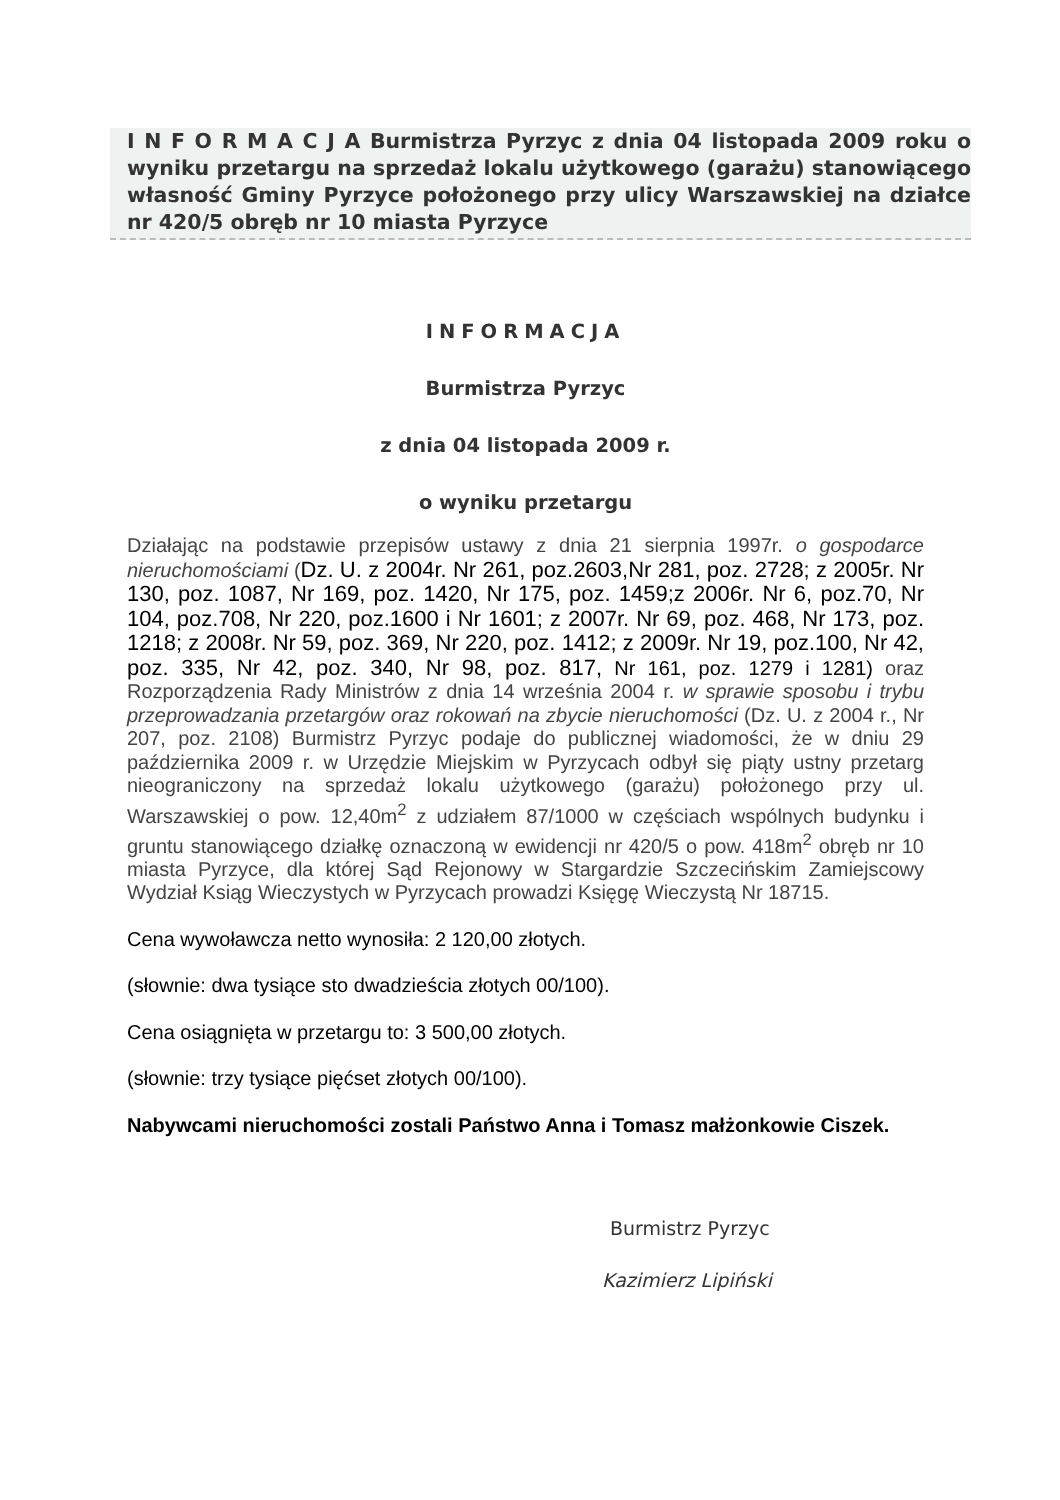I N F O R M A C J A Burmistrza Pyrzyc z dnia 04 listopada 2009 roku o wyniku przetargu na sprzedaż lokalu użytkowego (garażu) stanowiącego własność Gminy Pyrzyce położonego przy ulicy Warszawskiej na działce nr 420/5 obręb nr 10 miasta Pyrzyce
INFORMACJA
Burmistrza Pyrzyc
z dnia 04 listopada 2009 r.
o wyniku przetargu
Działając na podstawie przepisów ustawy z dnia 21 sierpnia 1997r. o gospodarce nieruchomościami (Dz. U. z 2004r. Nr 261, poz.2603,Nr 281, poz. 2728; z 2005r. Nr 130, poz. 1087, Nr 169, poz. 1420, Nr 175, poz. 1459;z 2006r. Nr 6, poz.70, Nr 104, poz.708, Nr 220, poz.1600 i Nr 1601; z 2007r. Nr 69, poz. 468, Nr 173, poz. 1218; z 2008r. Nr 59, poz. 369, Nr 220, poz. 1412; z 2009r. Nr 19, poz.100, Nr 42, poz. 335, Nr 42, poz. 340, Nr 98, poz. 817, Nr 161, poz. 1279 i 1281) oraz Rozporządzenia Rady Ministrów z dnia 14 września 2004 r. w sprawie sposobu i trybu przeprowadzania przetargów oraz rokowań na zbycie nieruchomości (Dz. U. z 2004 r., Nr 207, poz. 2108) Burmistrz Pyrzyc podaje do publicznej wiadomości, że w dniu 29 października 2009 r. w Urzędzie Miejskim w Pyrzycach odbył się piąty ustny przetarg nieograniczony na sprzedaż lokalu użytkowego (garażu) położonego przy ul. Warszawskiej o pow. 12,40m<sup>2</sup> z udziałem 87/1000 w częściach wspólnych budynku i gruntu stanowiącego działkę oznaczoną w ewidencji nr 420/5 o pow. 418m<sup>2</sup> obręb nr 10 miasta Pyrzyce, dla której Sąd Rejonowy w Stargardzie Szczecińskim Zamiejscowy Wydział Ksiąg Wieczystych w Pyrzycach prowadzi Księgę Wieczystą Nr 18715.
Cena wywoławcza netto wynosiła: 2 120,00 złotych.
(słownie: dwa tysiące sto dwadzieścia złotych 00/100).
Cena osiągnięta w przetargu to: 3 500,00 złotych.
(słownie: trzy tysiące pięćset złotych 00/100).
Nabywcami nieruchomości zostali Państwo Anna i Tomasz małżonkowie Ciszek.
Burmistrz Pyrzyc
Kazimierz Lipiński